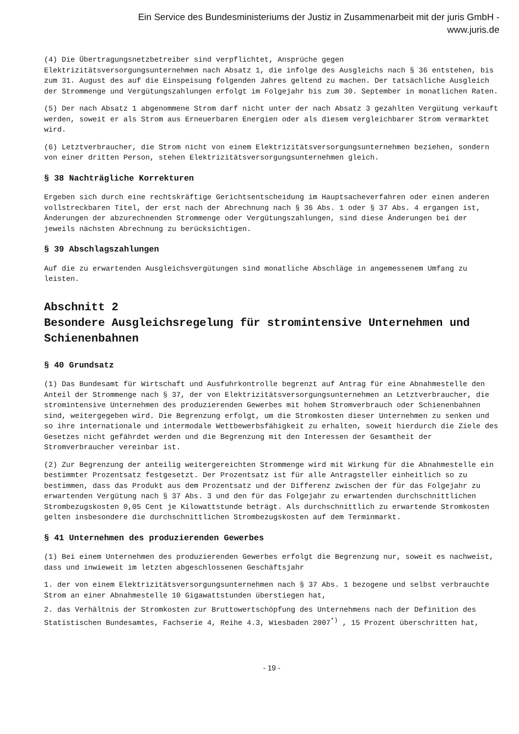Ein Service des Bundesministeriums der Justiz in Zusammenarbeit mit der juris GmbH -
www.juris.de
(4) Die Übertragungsnetzbetreiber sind verpflichtet, Ansprüche gegen Elektrizitätsversorgungsunternehmen nach Absatz 1, die infolge des Ausgleichs nach § 36 entstehen, bis zum 31. August des auf die Einspeisung folgenden Jahres geltend zu machen. Der tatsächliche Ausgleich der Strommenge und Vergütungszahlungen erfolgt im Folgejahr bis zum 30. September in monatlichen Raten.
(5) Der nach Absatz 1 abgenommene Strom darf nicht unter der nach Absatz 3 gezahlten Vergütung verkauft werden, soweit er als Strom aus Erneuerbaren Energien oder als diesem vergleichbarer Strom vermarktet wird.
(6) Letztverbraucher, die Strom nicht von einem Elektrizitätsversorgungsunternehmen beziehen, sondern von einer dritten Person, stehen Elektrizitätsversorgungsunternehmen gleich.
§ 38 Nachträgliche Korrekturen
Ergeben sich durch eine rechtskräftige Gerichtsentscheidung im Hauptsacheverfahren oder einen anderen vollstreckbaren Titel, der erst nach der Abrechnung nach § 36 Abs. 1 oder § 37 Abs. 4 ergangen ist, Änderungen der abzurechnenden Strommenge oder Vergütungszahlungen, sind diese Änderungen bei der jeweils nächsten Abrechnung zu berücksichtigen.
§ 39 Abschlagszahlungen
Auf die zu erwartenden Ausgleichsvergütungen sind monatliche Abschläge in angemessenem Umfang zu leisten.
Abschnitt 2
Besondere Ausgleichsregelung für stromintensive Unternehmen und Schienenbahnen
§ 40 Grundsatz
(1) Das Bundesamt für Wirtschaft und Ausfuhrkontrolle begrenzt auf Antrag für eine Abnahmestelle den Anteil der Strommenge nach § 37, der von Elektrizitätsversorgungsunternehmen an Letztverbraucher, die stromintensive Unternehmen des produzierenden Gewerbes mit hohem Stromverbrauch oder Schienenbahnen sind, weitergegeben wird. Die Begrenzung erfolgt, um die Stromkosten dieser Unternehmen zu senken und so ihre internationale und intermodale Wettbewerbsfähigkeit zu erhalten, soweit hierdurch die Ziele des Gesetzes nicht gefährdet werden und die Begrenzung mit den Interessen der Gesamtheit der Stromverbraucher vereinbar ist.
(2) Zur Begrenzung der anteilig weitergereichten Strommenge wird mit Wirkung für die Abnahmestelle ein bestimmter Prozentsatz festgesetzt. Der Prozentsatz ist für alle Antragsteller einheitlich so zu bestimmen, dass das Produkt aus dem Prozentsatz und der Differenz zwischen der für das Folgejahr zu erwartenden Vergütung nach § 37 Abs. 3 und den für das Folgejahr zu erwartenden durchschnittlichen Strombezugskosten 0,05 Cent je Kilowattstunde beträgt. Als durchschnittlich zu erwartende Stromkosten gelten insbesondere die durchschnittlichen Strombezugskosten auf dem Terminmarkt.
§ 41 Unternehmen des produzierenden Gewerbes
(1) Bei einem Unternehmen des produzierenden Gewerbes erfolgt die Begrenzung nur, soweit es nachweist, dass und inwieweit im letzten abgeschlossenen Geschäftsjahr
1. der von einem Elektrizitätsversorgungsunternehmen nach § 37 Abs. 1 bezogene und selbst verbrauchte Strom an einer Abnahmestelle 10 Gigawattstunden überstiegen hat,
2. das Verhältnis der Stromkosten zur Bruttowertschöpfung des Unternehmens nach der Definition des Statistischen Bundesamtes, Fachserie 4, Reihe 4.3, Wiesbaden 2007<sup>*)</sup> , 15 Prozent überschritten hat,
- 19 -